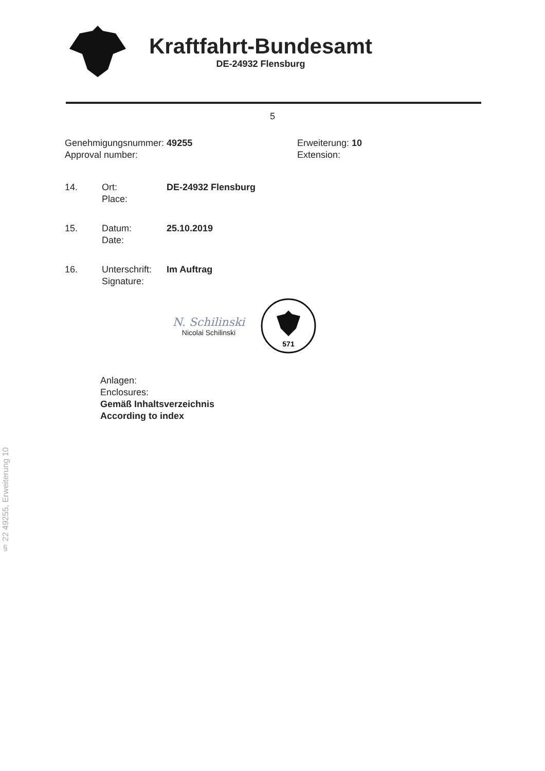Kraftfahrt-Bundesamt
DE-24932 Flensburg
5
Genehmigungsnummer: 49255
Approval number:
Erweiterung: 10
Extension:
14. Ort:
Place:
DE-24932 Flensburg
15. Datum:
Date:
25.10.2019
16. Unterschrift:
Signature:
Im Auftrag
N. Schilinski
Nicolai Schilinski
571
Anlagen:
Enclosures:
Gemäß Inhaltsverzeichnis
According to index
§ 22 49255, Erweiterung 10